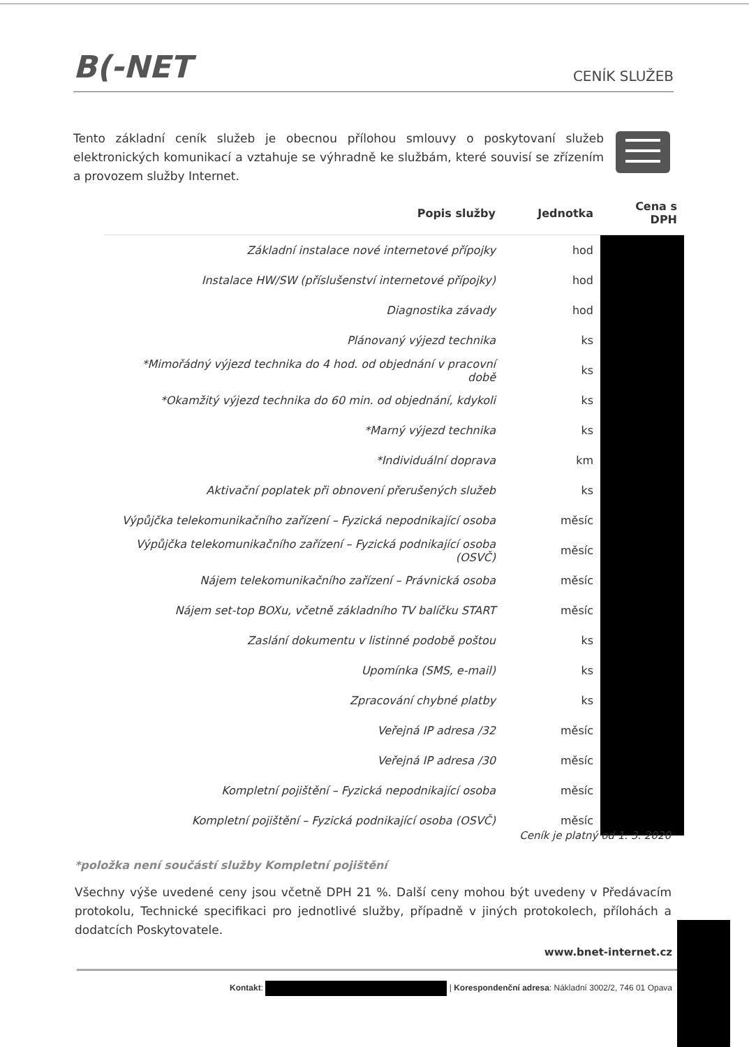B(-NET
CENÍK SLUŽEB
Tento základní ceník služeb je obecnou přílohou smlouvy o poskytovaní služeb elektronických komunikací a vztahuje se výhradně ke službám, které souvisí se zřízením a provozem služby Internet.
| Popis služby | Jednotka | Cena s DPH |
| --- | --- | --- |
| Základní instalace nové internetové přípojky | hod | |
| Instalace HW/SW (příslušenství internetové přípojky) | hod | |
| Diagnostika závady | hod | |
| Plánovaný výjezd technika | ks | |
| *Mimořádný výjezd technika do 4 hod. od objednání v pracovní době | ks | |
| *Okamžitý výjezd technika do 60 min. od objednání, kdykoli | ks | |
| *Marný výjezd technika | ks | |
| *Individuální doprava | km | |
| Aktivační poplatek při obnovení přerušených služeb | ks | |
| Výpůjčka telekomunikačního zařízení – Fyzická nepodnikající osoba | měsíc | |
| Výpůjčka telekomunikačního zařízení – Fyzická podnikající osoba (OSVČ) | měsíc | |
| Nájem telekomunikačního zařízení – Právnická osoba | měsíc | |
| Nájem set-top BOXu, včetně základního TV balíčku START | měsíc | |
| Zaslání dokumentu v listinné podobě poštou | ks | |
| Upomínka (SMS, e-mail) | ks | |
| Zpracování chybné platby | ks | |
| Veřejná IP adresa /32 | měsíc | |
| Veřejná IP adresa /30 | měsíc | |
| Kompletní pojištění – Fyzická nepodnikající osoba | měsíc | |
| Kompletní pojištění – Fyzická podnikající osoba (OSVČ) | měsíc | |
Ceník je platný od 1. 3. 2020
*položka není součástí služby Kompletní pojištění
Všechny výše uvedené ceny jsou včetně DPH 21 %. Další ceny mohou být uvedeny v Předávacím protokolu, Technické specifikaci pro jednotlivé služby, případně v jiných protokolech, přílohách a dodatcích Poskytovatele.
www.bnet-internet.cz
Kontakt: | Korespondenční adresa: Nákladní 3002/2, 746 01 Opava